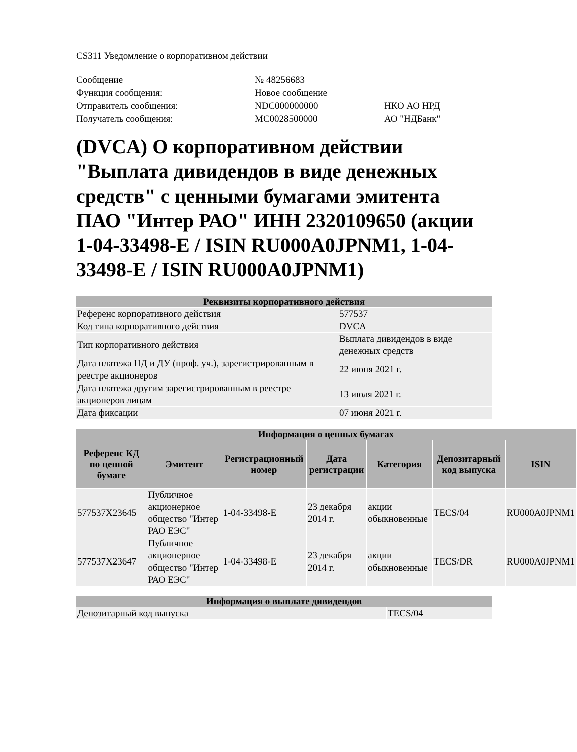CS311 Уведомление о корпоративном действии
| Сообщение | № 48256683 | |
| Функция сообщения: | Новое сообщение | |
| Отправитель сообщения: | NDC000000000 | НКО АО НРД |
| Получатель сообщения: | MC0028500000 | АО "НДБанк" |
(DVCA) О корпоративном действии "Выплата дивидендов в виде денежных средств" с ценными бумагами эмитента ПАО "Интер РАО" ИНН 2320109650 (акции 1-04-33498-E / ISIN RU000A0JPNM1, 1-04-33498-E / ISIN RU000A0JPNM1)
| Реквизиты корпоративного действия | |
| --- | --- |
| Референс корпоративного действия | 577537 |
| Код типа корпоративного действия | DVCA |
| Тип корпоративного действия | Выплата дивидендов в виде денежных средств |
| Дата платежа НД и ДУ (проф. уч.), зарегистрированным в реестре акционеров | 22 июня 2021 г. |
| Дата платежа другим зарегистрированным в реестре акционеров лицам | 13 июля 2021 г. |
| Дата фиксации | 07 июня 2021 г. |
| Информация о ценных бумагах | | | | | | |
| --- | --- | --- | --- | --- | --- | --- |
| Референс КД по ценной бумаге | Эмитент | Регистрационный номер | Дата регистрации | Категория | Депозитарный код выпуска | ISIN |
| 577537X23645 | Публичное акционерное общество "Интер РАО ЕЭС" | 1-04-33498-E | 23 декабря 2014 г. | акции обыкновенные | TECS/04 | RU000A0JPNM1 |
| 577537X23647 | Публичное акционерное общество "Интер РАО ЕЭС" | 1-04-33498-E | 23 декабря 2014 г. | акции обыкновенные | TECS/DR | RU000A0JPNM1 |
| Информация о выплате дивидендов | |
| --- | --- |
| Депозитарный код выпуска | TECS/04 |